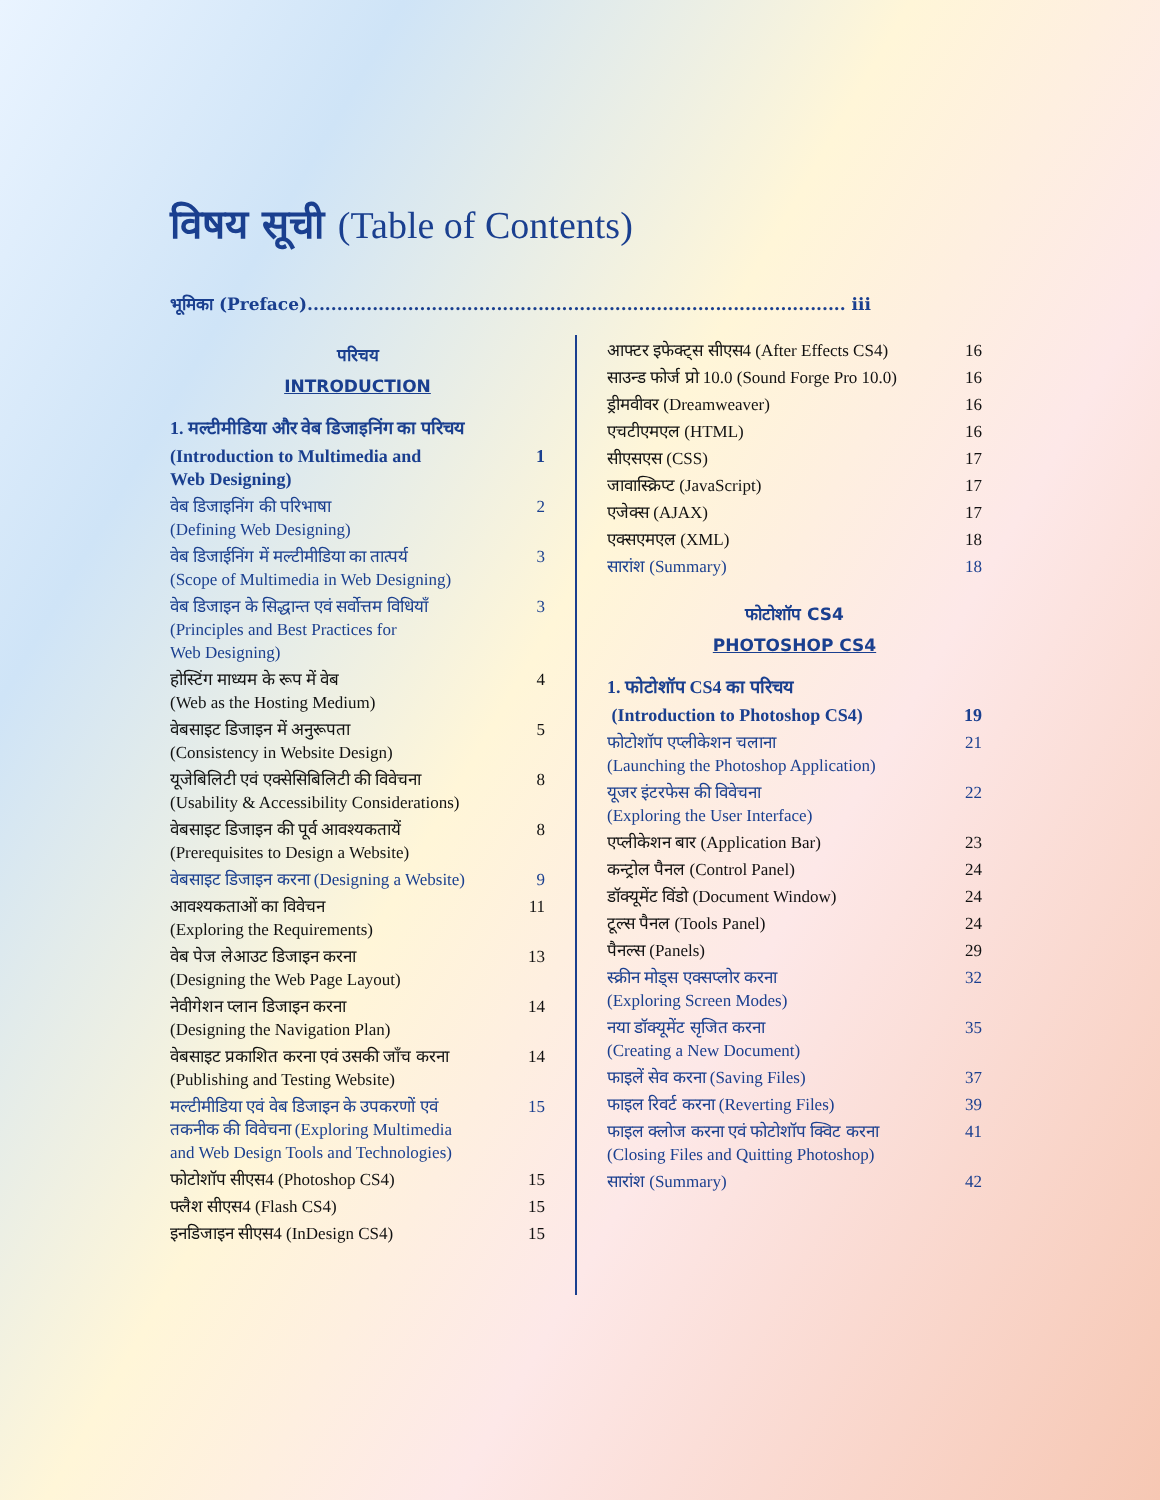विषय सूची (Table of Contents)
भूमिका (Preface)........................................................................................... iii
परिचय
INTRODUCTION
1. मल्टीमीडिया और वेब डिजाइनिंग का परिचय
(Introduction to Multimedia and
Web Designing) 1
वेब डिजाइनिंग की परिभाषा
(Defining Web Designing) 2
वेब डिजाईनिंग में मल्टीमीडिया का तात्पर्य
(Scope of Multimedia in Web Designing) 3
वेब डिजाइन के सिद्धान्त एवं सर्वोत्तम विधियाँ
(Principles and Best Practices for
Web Designing) 3
होस्टिंग माध्यम के रूप में वेब
(Web as the Hosting Medium) 4
वेबसाइट डिजाइन में अनुरूपता
(Consistency in Website Design) 5
यूजेबिलिटी एवं एक्सेसिबिलिटी की विवेचना
(Usability & Accessibility Considerations) 8
वेबसाइट डिजाइन की पूर्व आवश्यकतायें
(Prerequisites to Design a Website) 8
वेबसाइट डिजाइन करना (Designing a Website) 9
आवश्यकताओं का विवेचन
(Exploring the Requirements) 11
वेब पेज लेआउट डिजाइन करना
(Designing the Web Page Layout) 13
नेवीगेशन प्लान डिजाइन करना
(Designing the Navigation Plan) 14
वेबसाइट प्रकाशित करना एवं उसकी जाँच करना
(Publishing and Testing Website) 14
मल्टीमीडिया एवं वेब डिजाइन के उपकरणों एवं
तकनीक की विवेचना (Exploring Multimedia
and Web Design Tools and Technologies) 15
फोटोशॉप सीएस4 (Photoshop CS4) 15
फ्लैश सीएस4 (Flash CS4) 15
इनडिजाइन सीएस4 (InDesign CS4) 15
आफ्टर इफेक्ट्स सीएस4 (After Effects CS4) 16
साउन्ड फोर्ज प्रो 10.0 (Sound Forge Pro 10.0) 16
ड्रीमवीवर (Dreamweaver) 16
एचटीएमएल (HTML) 16
सीएसएस (CSS) 17
जावास्क्रिप्ट (JavaScript) 17
एजेक्स (AJAX) 17
एक्सएमएल (XML) 18
सारांश (Summary) 18
फोटोशॉप CS4
PHOTOSHOP CS4
1. फोटोशॉप CS4 का परिचय
(Introduction to Photoshop CS4) 19
फोटोशॉप एप्लीकेशन चलाना
(Launching the Photoshop Application) 21
यूजर इंटरफेस की विवेचना
(Exploring the User Interface) 22
एप्लीकेशन बार (Application Bar) 23
कन्ट्रोल पैनल (Control Panel) 24
डॉक्यूमेंट विंडो (Document Window) 24
टूल्स पैनल (Tools Panel) 24
पैनल्स (Panels) 29
स्क्रीन मोड्स एक्सप्लोर करना
(Exploring Screen Modes) 32
नया डॉक्यूमेंट सृजित करना
(Creating a New Document) 35
फाइलें सेव करना (Saving Files) 37
फाइल रिवर्ट करना (Reverting Files) 39
फाइल क्लोज करना एवं फोटोशॉप क्विट करना
(Closing Files and Quitting Photoshop) 41
सारांश (Summary) 42